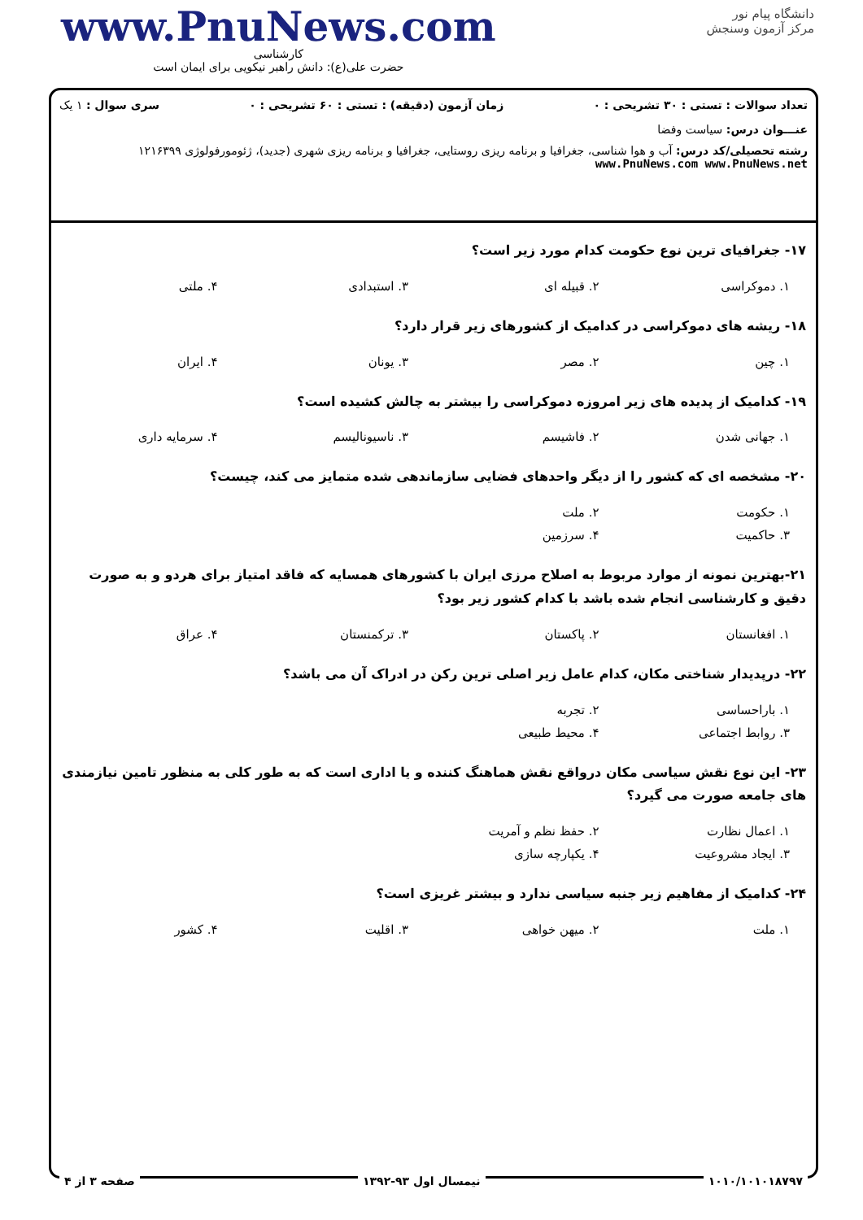www.PnuNews.com
کارشناسی
حضرت علی(ع): دانش راهبر نیکویی برای ایمان است
دانشگاه پیام نور
مرکز آزمون وسنجش
تعداد سوالات : تستی : ۳۰ تشریحی : ۰ زمان آزمون (دقیقه) : تستی : ۶۰ تشریحی : ۰ سری سوال : ۱ یک
عنـــوان درس: سیاست وفضا
رشته تحصیلی/کد درس: آب و هوا شناسی، جغرافیا و برنامه ریزی روستایی، جغرافیا و برنامه ریزی شهری (جدید)، ژئومورفولوژی ۱۲۱۶۳۹۹ www.PnuNews.com www.PnuNews.net
۱۷- جغرافیای ترین نوع حکومت کدام مورد زیر است؟
| ۱. دموکراسی | ۲. قبیله ای | ۳. استبدادی | ۴. ملتی |
۱۸- ریشه های دموکراسی در کدامیک از کشورهای زیر قرار دارد؟
| ۱. چین | ۲. مصر | ۳. یونان | ۴. ایران |
۱۹- کدامیک از پدیده های زیر امروزه دموکراسی را بیشتر به چالش کشیده است؟
| ۱. جهانی شدن | ۲. فاشیسم | ۳. ناسیونالیسم | ۴. سرمایه داری |
۲۰- مشخصه ای که کشور را از دیگر واحدهای فضایی سازماندهی شده متمایز می کند، چیست؟
| ۱. حکومت | ۲. ملت | | |
| ۳. حاکمیت | ۴. سرزمین | | |
۲۱-بهترین نمونه از موارد مربوط به اصلاح مرزی ایران با کشورهای همسایه که فاقد امتیاز برای هردو و به صورت دقیق و کارشناسی انجام شده باشد با کدام کشور زیر بود؟
| ۱. افغانستان | ۲. پاکستان | ۳. ترکمنستان | ۴. عراق |
۲۲- درپدیدار شناختی مکان، کدام عامل زیر اصلی ترین رکن در ادراک آن می باشد؟
| ۱. باراحساسی | ۲. تجربه | | |
| ۳. روابط اجتماعی | ۴. محیط طبیعی | | |
۲۳- این نوع نقش سیاسی مکان درواقع نقش هماهنگ کننده و یا اداری است که به طور کلی به منظور تامین نیازمندی های جامعه صورت می گیرد؟
| ۱. اعمال نظارت | ۲. حفظ نظم و آمریت | | |
| ۳. ایجاد مشروعیت | ۴. یکپارچه سازی | | |
۲۴- کدامیک از مفاهیم زیر جنبه سیاسی ندارد و بیشتر غریزی است؟
| ۱. ملت | ۲. میهن خواهی | ۳. اقلیت | ۴. کشور |
۱۰۱۰/۱۰۱۰۱۸۷۹۷ نیمسال اول ۹۳-۱۳۹۲ صفحه ۳ از ۴